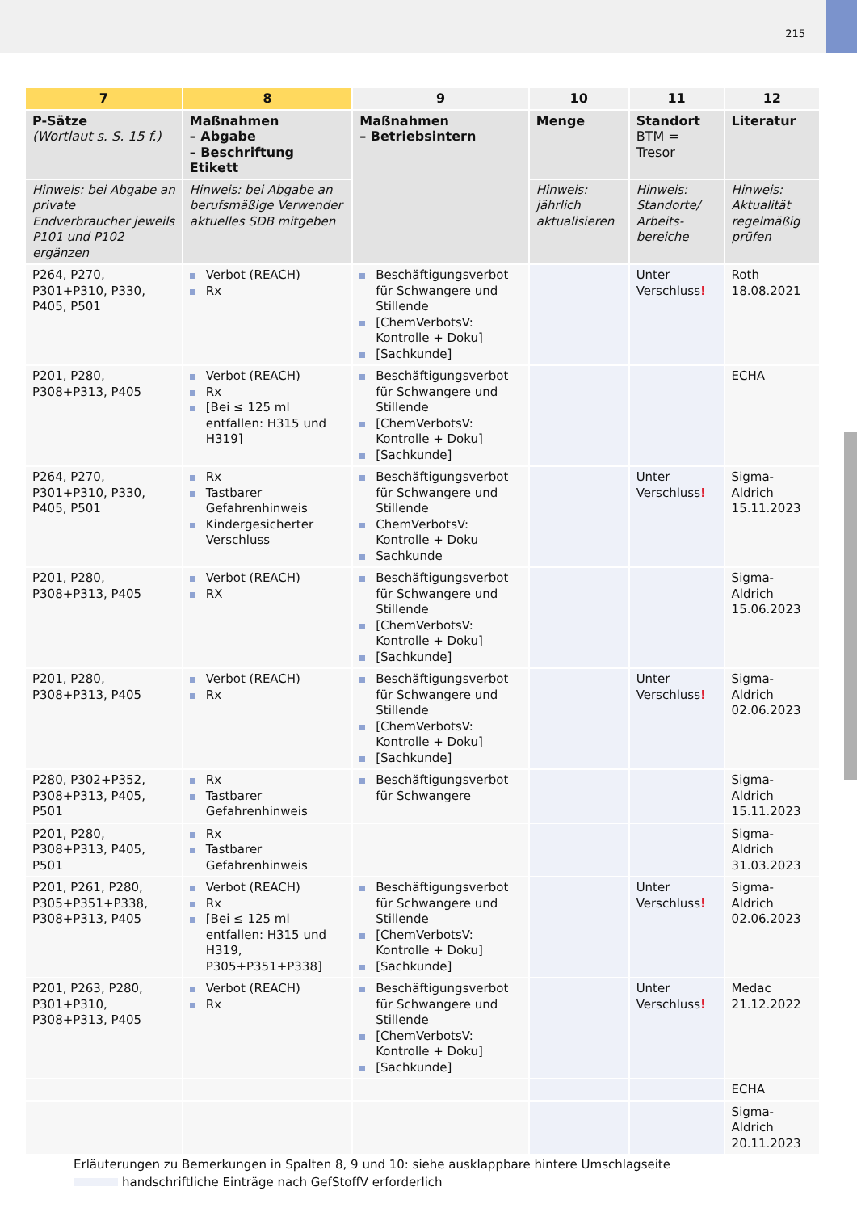215
| 7 | 8 | 9 | 10 | 11 | 12 |
| --- | --- | --- | --- | --- | --- |
| P-Sätze (Wortlaut s. S. 15 f.) | Maßnahmen – Abgabe – Beschriftung Etikett | Maßnahmen – Betriebsintern | Menge | Standort BTM = Tresor | Literatur |
| Hinweis: bei Abgabe an private Endverbraucher jeweils P101 und P102 ergänzen | Hinweis: bei Abgabe an berufsmäßige Verwender aktuelles SDB mitgeben | | Hinweis: jährlich aktualisieren | Hinweis: Standorte/ Arbeits-bereiche | Hinweis: Aktualität regelmäßig prüfen |
| P264, P270, P301+P310, P330, P405, P501 | Verbot (REACH) Rx | Beschäftigungsverbot für Schwangere und Stillende [ChemVerbotsV: Kontrolle + Doku] [Sachkunde] | | Unter Verschluss ! | Roth 18.08.2021 |
| P201, P280, P308+P313, P405 | Verbot (REACH) Rx [Bei ≤ 125 ml entfallen: H315 und H319] | Beschäftigungsverbot für Schwangere und Stillende [ChemVerbotsV: Kontrolle + Doku] [Sachkunde] | | | ECHA |
| P264, P270, P301+P310, P330, P405, P501 | Rx Tastbarer Gefahrenhinweis Kindergesicherter Verschluss | Beschäftigungsverbot für Schwangere und Stillende ChemVerbotsV: Kontrolle + Doku Sachkunde | | Unter Verschluss ! | Sigma-Aldrich 15.11.2023 |
| P201, P280, P308+P313, P405 | Verbot (REACH) RX | Beschäftigungsverbot für Schwangere und Stillende [ChemVerbotsV: Kontrolle + Doku] [Sachkunde] | | | Sigma-Aldrich 15.06.2023 |
| P201, P280, P308+P313, P405 | Verbot (REACH) Rx | Beschäftigungsverbot für Schwangere und Stillende [ChemVerbotsV: Kontrolle + Doku] [Sachkunde] | | Unter Verschluss ! | Sigma-Aldrich 02.06.2023 |
| P280, P302+P352, P308+P313, P405, P501 | Rx Tastbarer Gefahrenhinweis | Beschäftigungsverbot für Schwangere | | | Sigma-Aldrich 15.11.2023 |
| P201, P280, P308+P313, P405, P501 | Rx Tastbarer Gefahrenhinweis | | | | Sigma-Aldrich 31.03.2023 |
| P201, P261, P280, P305+P351+P338, P308+P313, P405 | Verbot (REACH) Rx [Bei ≤ 125 ml entfallen: H315 und H319, P305+P351+P338] | Beschäftigungsverbot für Schwangere und Stillende [ChemVerbotsV: Kontrolle + Doku] [Sachkunde] | | Unter Verschluss ! | Sigma-Aldrich 02.06.2023 |
| P201, P263, P280, P301+P310, P308+P313, P405 | Verbot (REACH) Rx | Beschäftigungsverbot für Schwangere und Stillende [ChemVerbotsV: Kontrolle + Doku] [Sachkunde] | | Unter Verschluss ! | Medac 21.12.2022 |
| | | | | | ECHA |
| | | | | | Sigma-Aldrich 20.11.2023 |
Erläuterungen zu Bemerkungen in Spalten 8, 9 und 10: siehe ausklappbare hintere Umschlagseite
handschriftliche Einträge nach GefStoffV erforderlich